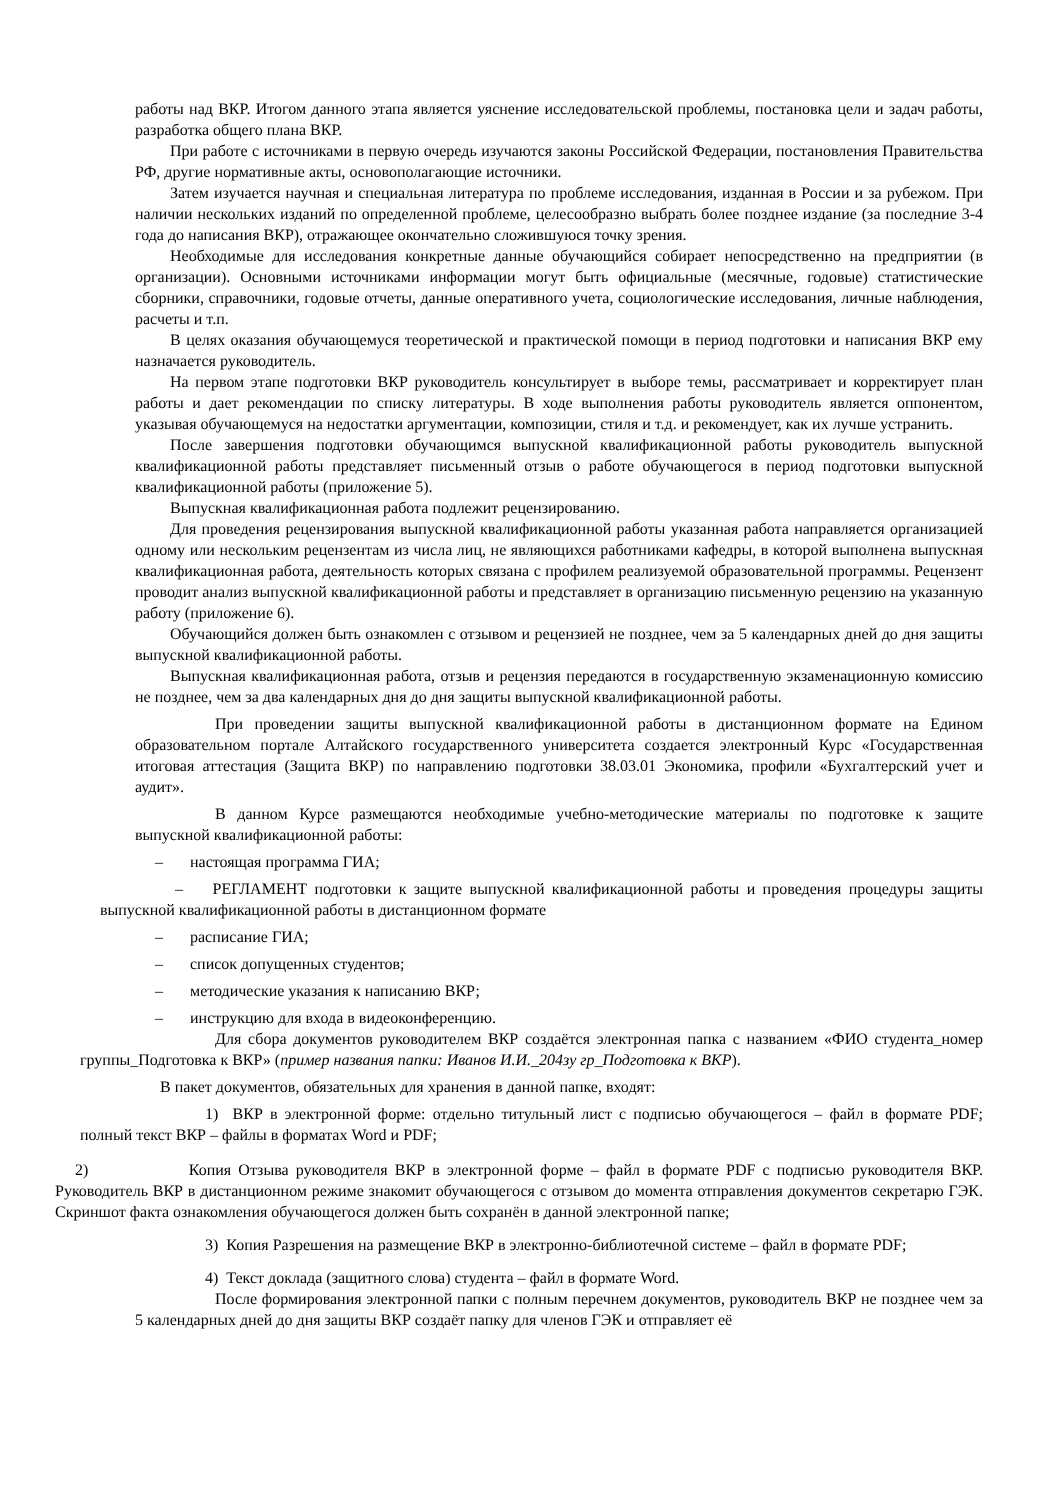работы над ВКР. Итогом данного этапа является уяснение исследовательской проблемы, постановка цели и задач работы, разработка общего плана ВКР.
При работе с источниками в первую очередь изучаются законы Российской Федерации, постановления Правительства РФ, другие нормативные акты, основополагающие источники.
Затем изучается научная и специальная литература по проблеме исследования, изданная в России и за рубежом. При наличии нескольких изданий по определенной проблеме, целесообразно выбрать более позднее издание (за последние 3-4 года до написания ВКР), отражающее окончательно сложившуюся точку зрения.
Необходимые для исследования конкретные данные обучающийся собирает непосредственно на предприятии (в организации). Основными источниками информации могут быть официальные (месячные, годовые) статистические сборники, справочники, годовые отчеты, данные оперативного учета, социологические исследования, личные наблюдения, расчеты и т.п.
В целях оказания обучающемуся теоретической и практической помощи в период подготовки и написания ВКР ему назначается руководитель.
На первом этапе подготовки ВКР руководитель консультирует в выборе темы, рассматривает и корректирует план работы и дает рекомендации по списку литературы. В ходе выполнения работы руководитель является оппонентом, указывая обучающемуся на недостатки аргументации, композиции, стиля и т.д. и рекомендует, как их лучше устранить.
После завершения подготовки обучающимся выпускной квалификационной работы руководитель выпускной квалификационной работы представляет письменный отзыв о работе обучающегося в период подготовки выпускной квалификационной работы (приложение 5).
Выпускная квалификационная работа подлежит рецензированию.
Для проведения рецензирования выпускной квалификационной работы указанная работа направляется организацией одному или нескольким рецензентам из числа лиц, не являющихся работниками кафедры, в которой выполнена выпускная квалификационная работа, деятельность которых связана с профилем реализуемой образовательной программы. Рецензент проводит анализ выпускной квалификационной работы и представляет в организацию письменную рецензию на указанную работу (приложение 6).
Обучающийся должен быть ознакомлен с отзывом и рецензией не позднее, чем за 5 календарных дней до дня защиты выпускной квалификационной работы.
Выпускная квалификационная работа, отзыв и рецензия передаются в государственную экзаменационную комиссию не позднее, чем за два календарных дня до дня защиты выпускной квалификационной работы.
При проведении защиты выпускной квалификационной работы в дистанционном формате на Едином образовательном портале Алтайского государственного университета создается электронный Курс «Государственная итоговая аттестация (Защита ВКР) по направлению подготовки 38.03.01 Экономика, профили «Бухгалтерский учет и аудит».
В данном Курсе размещаются необходимые учебно-методические материалы по подготовке к защите выпускной квалификационной работы:
– настоящая программа ГИА;
– РЕГЛАМЕНТ подготовки к защите выпускной квалификационной работы и проведения процедуры защиты выпускной квалификационной работы в дистанционном формате
– расписание ГИА;
– список допущенных студентов;
– методические указания к написанию ВКР;
– инструкцию для входа в видеоконференцию.
Для сбора документов руководителем ВКР создаётся электронная папка с названием «ФИО студента_номер группы_Подготовка к ВКР» (пример названия папки: Иванов И.И._204зу гр_Подготовка к ВКР).
В пакет документов, обязательных для хранения в данной папке, входят:
1) ВКР в электронной форме: отдельно титульный лист с подписью обучающегося – файл в формате PDF; полный текст ВКР – файлы в форматах Word и PDF;
2) Копия Отзыва руководителя ВКР в электронной форме – файл в формате PDF с подписью руководителя ВКР. Руководитель ВКР в дистанционном режиме знакомит обучающегося с отзывом до момента отправления документов секретарю ГЭК. Скриншот факта ознакомления обучающегося должен быть сохранён в данной электронной папке;
3) Копия Разрешения на размещение ВКР в электронно-библиотечной системе – файл в формате PDF;
4) Текст доклада (защитного слова) студента – файл в формате Word.
После формирования электронной папки с полным перечнем документов, руководитель ВКР не позднее чем за 5 календарных дней до дня защиты ВКР создаёт папку для членов ГЭК и отправляет её